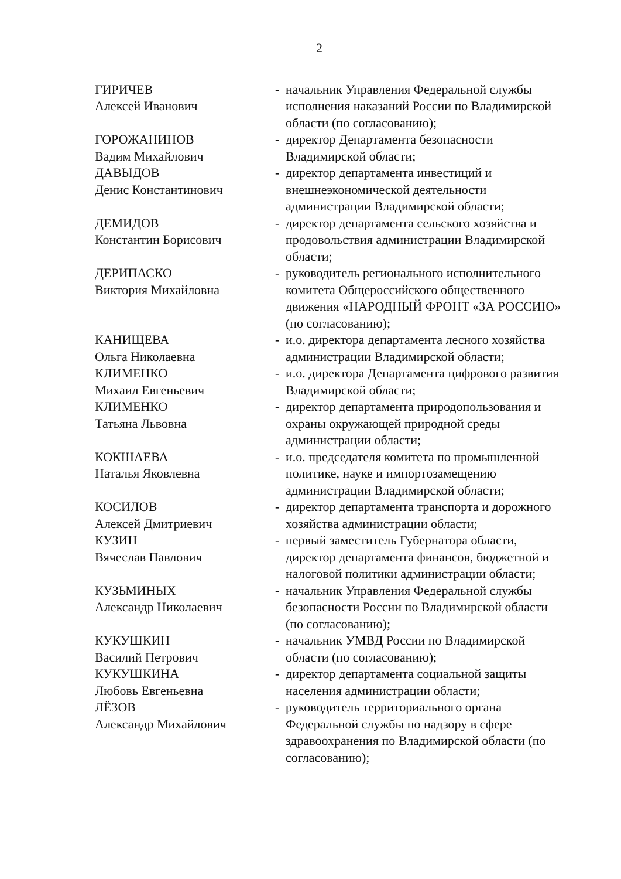2
| ГИРИЧЕВ Алексей Иванович | - | начальник Управления Федеральной службы исполнения наказаний России по Владимирской области (по согласованию); |
| ГОРОЖАНИНОВ Вадим Михайлович | - | директор Департамента безопасности Владимирской области; |
| ДАВЫДОВ Денис Константинович | - | директор департамента инвестиций и внешнеэкономической деятельности администрации Владимирской области; |
| ДЕМИДОВ Константин Борисович | - | директор департамента сельского хозяйства и продовольствия администрации Владимирской области; |
| ДЕРИПАСКО Виктория Михайловна | - | руководитель регионального исполнительного комитета Общероссийского общественного движения «НАРОДНЫЙ ФРОНТ «ЗА РОССИЮ» (по согласованию); |
| КАНИЩЕВА Ольга Николаевна | - | и.о. директора департамента лесного хозяйства администрации Владимирской области; |
| КЛИМЕНКО Михаил Евгеньевич | - | и.о. директора Департамента цифрового развития Владимирской области; |
| КЛИМЕНКО Татьяна Львовна | - | директор департамента природопользования и охраны окружающей природной среды администрации области; |
| КОКШАЕВА Наталья Яковлевна | - | и.о. председателя комитета по промышленной политике, науке и импортозамещению администрации Владимирской области; |
| КОСИЛОВ Алексей Дмитриевич | - | директор департамента транспорта и дорожного хозяйства администрации области; |
| КУЗИН Вячеслав Павлович | - | первый заместитель Губернатора области, директор департамента финансов, бюджетной и налоговой политики администрации области; |
| КУЗЬМИНЫХ Александр Николаевич | - | начальник Управления Федеральной службы безопасности России по Владимирской области (по согласованию); |
| КУКУШКИН Василий Петрович | - | начальник УМВД России по Владимирской области (по согласованию); |
| КУКУШКИНА Любовь Евгеньевна | - | директор департамента социальной защиты населения администрации области; |
| ЛЁЗОВ Александр Михайлович | - | руководитель территориального органа Федеральной службы по надзору в сфере здравоохранения по Владимирской области (по согласованию); |